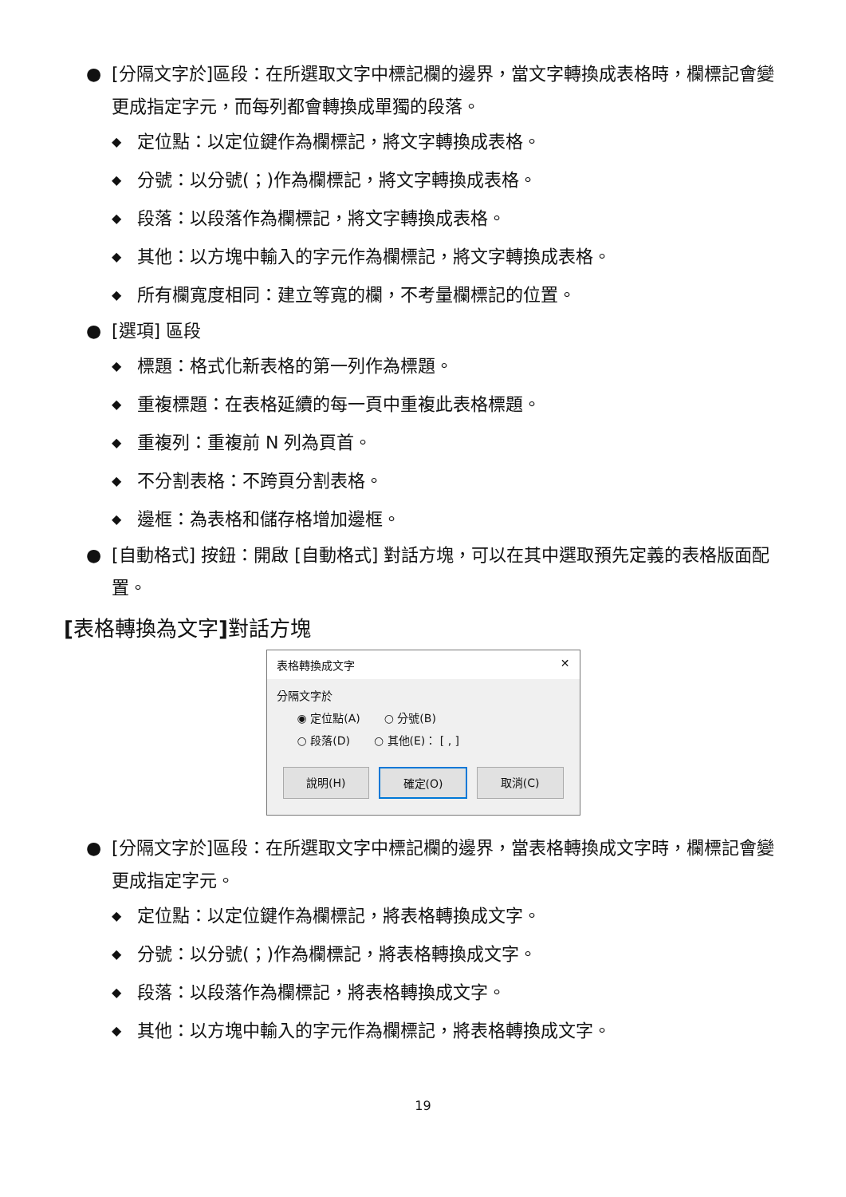● [分隔文字於]區段：在所選取文字中標記欄的邊界，當文字轉換成表格時，欄標記會變更成指定字元，而每列都會轉換成單獨的段落。
◆ 定位點：以定位鍵作為欄標記，將文字轉換成表格。
◆ 分號：以分號(；)作為欄標記，將文字轉換成表格。
◆ 段落：以段落作為欄標記，將文字轉換成表格。
◆ 其他：以方塊中輸入的字元作為欄標記，將文字轉換成表格。
◆ 所有欄寬度相同：建立等寬的欄，不考量欄標記的位置。
● [選項] 區段
◆ 標題：格式化新表格的第一列作為標題。
◆ 重複標題：在表格延續的每一頁中重複此表格標題。
◆ 重複列：重複前 N 列為頁首。
◆ 不分割表格：不跨頁分割表格。
◆ 邊框：為表格和儲存格增加邊框。
● [自動格式] 按鈕：開啟 [自動格式] 對話方塊，可以在其中選取預先定義的表格版面配置。
[表格轉換為文字] 對話方塊
表格轉換成文字 ✕
分隔文字於
◉ 定位點(A) ○ 分號(B)
○ 段落(D) ○ 其他(E)： [ , ]
說明(H) 確定(O) 取消(C)
● [分隔文字於]區段：在所選取文字中標記欄的邊界，當表格轉換成文字時，欄標記會變更成指定字元。
◆ 定位點：以定位鍵作為欄標記，將表格轉換成文字。
◆ 分號：以分號(；)作為欄標記，將表格轉換成文字。
◆ 段落：以段落作為欄標記，將表格轉換成文字。
◆ 其他：以方塊中輸入的字元作為欄標記，將表格轉換成文字。
19